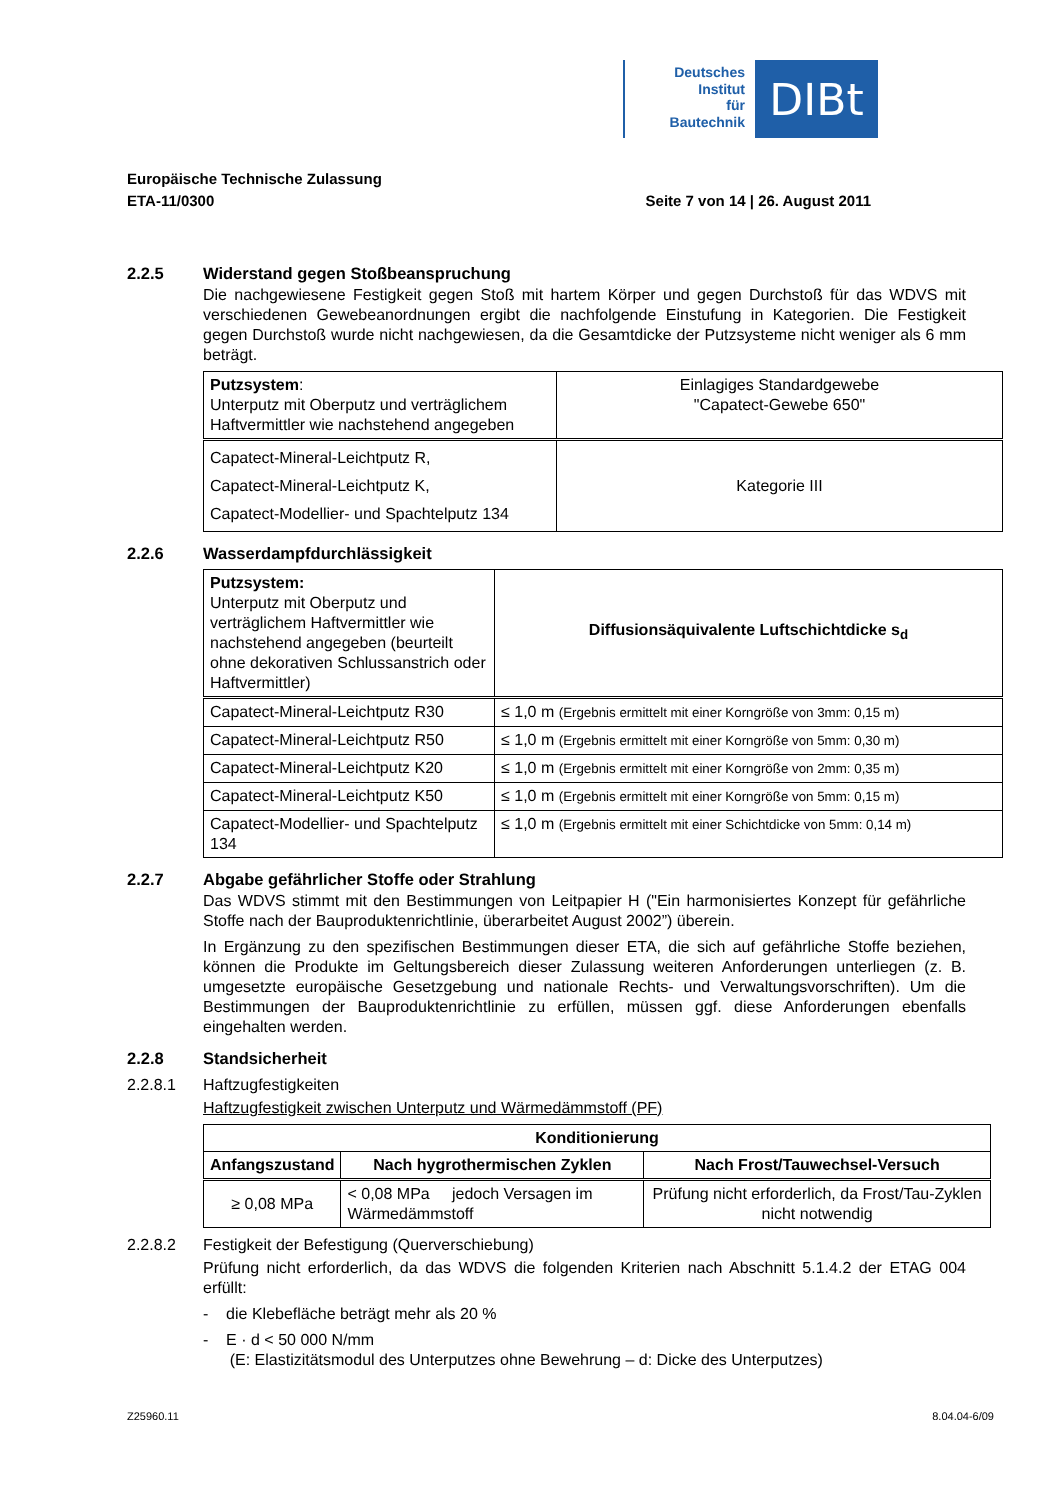Deutsches
Institut
für
Bautechnik
DIBt
Europäische Technische Zulassung
ETA-11/0300 Seite 7 von 14 | 26. August 2011
2.2.5 Widerstand gegen Stoßbeanspruchung
Die nachgewiesene Festigkeit gegen Stoß mit hartem Körper und gegen Durchstoß für das WDVS mit verschiedenen Gewebeanordnungen ergibt die nachfolgende Einstufung in Kategorien. Die Festigkeit gegen Durchstoß wurde nicht nachgewiesen, da die Gesamtdicke der Putzsysteme nicht weniger als 6 mm beträgt.
| Putzsystem : Unterputz mit Oberputz und verträglichem Haftvermittler wie nachstehend angegeben | Einlagiges Standardgewebe "Capatect-Gewebe 650" |
| Capatect-Mineral-Leichtputz R, Capatect-Mineral-Leichtputz K, Capatect-Modellier- und Spachtelputz 134 | Kategorie III |
2.2.6 Wasserdampfdurchlässigkeit
| Putzsystem: Unterputz mit Oberputz und verträglichem Haftvermittler wie nachstehend angegeben (beurteilt ohne dekorativen Schlussanstrich oder Haftvermittler) | Diffusionsäquivalente Luftschichtdicke s<sub>d</sub> |
| Capatect-Mineral-Leichtputz R30 | ≤ 1,0 m (Ergebnis ermittelt mit einer Korngröße von 3mm: 0,15 m) |
| Capatect-Mineral-Leichtputz R50 | ≤ 1,0 m (Ergebnis ermittelt mit einer Korngröße von 5mm: 0,30 m) |
| Capatect-Mineral-Leichtputz K20 | ≤ 1,0 m (Ergebnis ermittelt mit einer Korngröße von 2mm: 0,35 m) |
| Capatect-Mineral-Leichtputz K50 | ≤ 1,0 m (Ergebnis ermittelt mit einer Korngröße von 5mm: 0,15 m) |
| Capatect-Modellier- und Spachtelputz 134 | ≤ 1,0 m (Ergebnis ermittelt mit einer Schichtdicke von 5mm: 0,14 m) |
2.2.7 Abgabe gefährlicher Stoffe oder Strahlung
Das WDVS stimmt mit den Bestimmungen von Leitpapier H ("Ein harmonisiertes Konzept für gefährliche Stoffe nach der Bauproduktenrichtlinie, überarbeitet August 2002”) überein.
In Ergänzung zu den spezifischen Bestimmungen dieser ETA, die sich auf gefährliche Stoffe beziehen, können die Produkte im Geltungsbereich dieser Zulassung weiteren Anforderungen unterliegen (z. B. umgesetzte europäische Gesetzgebung und nationale Rechts- und Verwaltungsvorschriften). Um die Bestimmungen der Bauproduktenrichtlinie zu erfüllen, müssen ggf. diese Anforderungen ebenfalls eingehalten werden.
2.2.8 Standsicherheit
2.2.8.1 Haftzugfestigkeiten
Haftzugfestigkeit zwischen Unterputz und Wärmedämmstoff (PF)
| Konditionierung | | |
| --- | --- | --- |
| Anfangszustand | Nach hygrothermischen Zyklen | Nach Frost/Tauwechsel-Versuch |
| ≥ 0,08 MPa | < 0,08 MPa jedoch Versagen im Wärmedämmstoff | Prüfung nicht erforderlich, da Frost/Tau-Zyklen nicht notwendig |
2.2.8.2 Festigkeit der Befestigung (Querverschiebung)
Prüfung nicht erforderlich, da das WDVS die folgenden Kriterien nach Abschnitt 5.1.4.2 der ETAG 004 erfüllt:
- die Klebefläche beträgt mehr als 20 %
- E · d < 50 000 N/mm
(E: Elastizitätsmodul des Unterputzes ohne Bewehrung – d: Dicke des Unterputzes)
Z25960.11 8.04.04-6/09